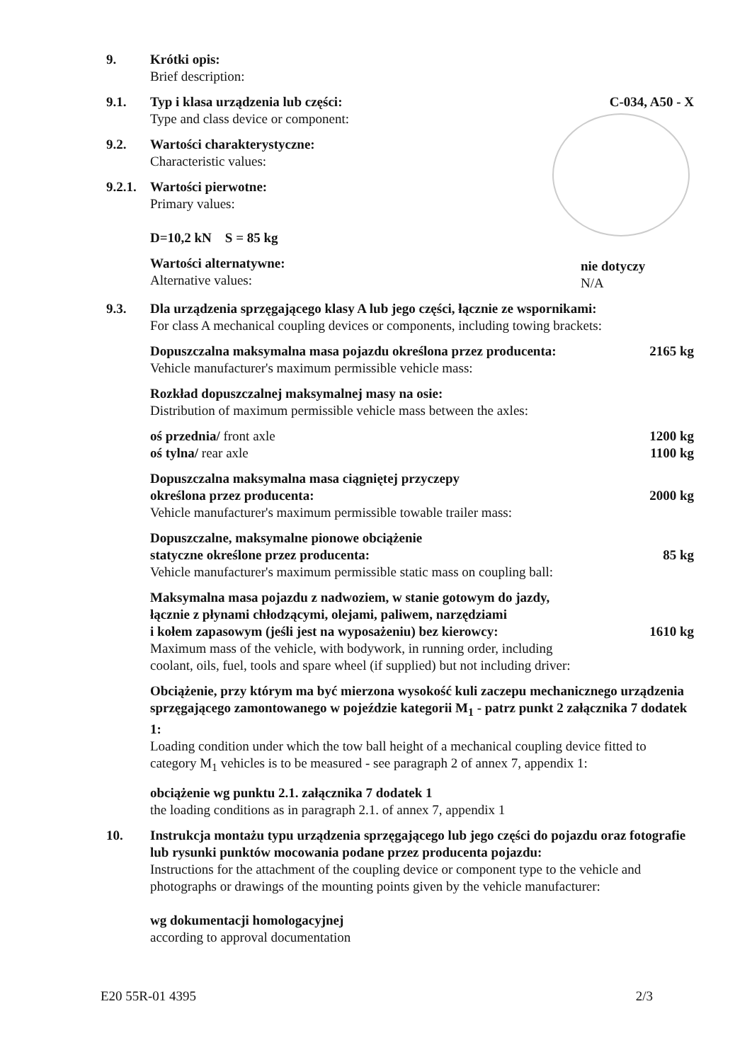9. Krótki opis:
Brief description:
9.1. Typ i klasa urządzenia lub części:
Type and class device or component:
C-034, A50 - X
9.2. Wartości charakterystyczne:
Characteristic values:
9.2.1.
Wartości pierwotne:
Primary values:
D=10,2 kN S = 85 kg
Wartości alternatywne:
Alternative values:
nie dotyczy
N/A
9.3. Dla urządzenia sprzęgającego klasy A lub jego części, łącznie ze wspornikami:
For class A mechanical coupling devices or components, including towing brackets:
Dopuszczalna maksymalna masa pojazdu określona przez producenta:
Vehicle manufacturer's maximum permissible vehicle mass:
2165 kg
Rozkład dopuszczalnej maksymalnej masy na osie:
Distribution of maximum permissible vehicle mass between the axles:
oś przednia/ front axle 1200 kg
oś tylna/ rear axle 1100 kg
Dopuszczalna maksymalna masa ciągniętej przyczepy
określona przez producenta:
Vehicle manufacturer's maximum permissible towable trailer mass:
2000 kg
Dopuszczalne, maksymalne pionowe obciążenie
statyczne określone przez producenta:
Vehicle manufacturer's maximum permissible static mass on coupling ball:
85 kg
Maksymalna masa pojazdu z nadwoziem, w stanie gotowym do jazdy,
łącznie z płynami chłodzącymi, olejami, paliwem, narzędziami
i kołem zapasowym (jeśli jest na wyposażeniu) bez kierowcy:
Maximum mass of the vehicle, with bodywork, in running order, including
coolant, oils, fuel, tools and spare wheel (if supplied) but not including driver:
1610 kg
Obciążenie, przy którym ma być mierzona wysokość kuli zaczepu mechanicznego urządzenia sprzęgającego zamontowanego w pojeździe kategorii M<sub>1</sub> - patrz punkt 2 załącznika 7 dodatek 1:
Loading condition under which the tow ball height of a mechanical coupling device fitted to category M<sub>1</sub> vehicles is to be measured - see paragraph 2 of annex 7, appendix 1:
obciążenie wg punktu 2.1. załącznika 7 dodatek 1
the loading conditions as in paragraph 2.1. of annex 7, appendix 1
10. Instrukcja montażu typu urządzenia sprzęgającego lub jego części do pojazdu oraz fotografie lub rysunki punktów mocowania podane przez producenta pojazdu:
Instructions for the attachment of the coupling device or component type to the vehicle and photographs or drawings of the mounting points given by the vehicle manufacturer:
wg dokumentacji homologacyjnej
according to approval documentation
E20 55R-01 4395 2/3